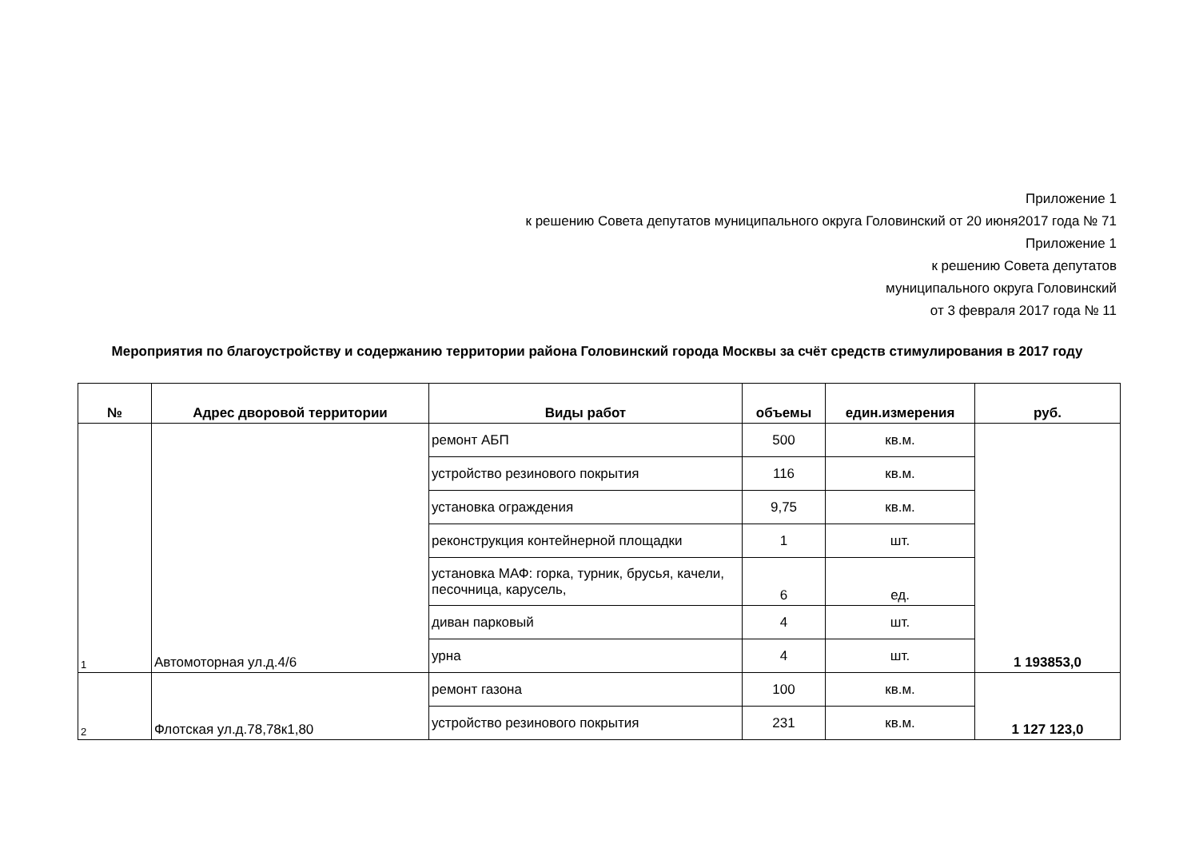Приложение 1
к решению Совета депутатов муниципального округа Головинский от 20 июня2017 года № 71
Приложение 1
к решению Совета депутатов
муниципального округа Головинский
от 3 февраля 2017 года № 11
Мероприятия по благоустройству и содержанию территории района Головинский города Москвы за счёт средств стимулирования в 2017 году
| № | Адрес дворовой территории | Виды работ | объемы | един.измерения | руб. |
| --- | --- | --- | --- | --- | --- |
| 1 | Автомоторная ул.д.4/6 | ремонт АБП | 500 | кв.м. | 1 193853,0 |
| | | устройство резинового покрытия | 116 | кв.м. | |
| | | установка ограждения | 9,75 | кв.м. | |
| | | реконструкция контейнерной площадки | 1 | шт. | |
| | | установка МАФ: горка, турник, брусья, качели, песочница, карусель, | 6 | ед. | |
| | | диван парковый | 4 | шт. | |
| | | урна | 4 | шт. | |
| 2 | Флотская ул.д.78,78к1,80 | ремонт газона | 100 | кв.м. | 1 127 123,0 |
| | | устройство резинового покрытия | 231 | кв.м. | |